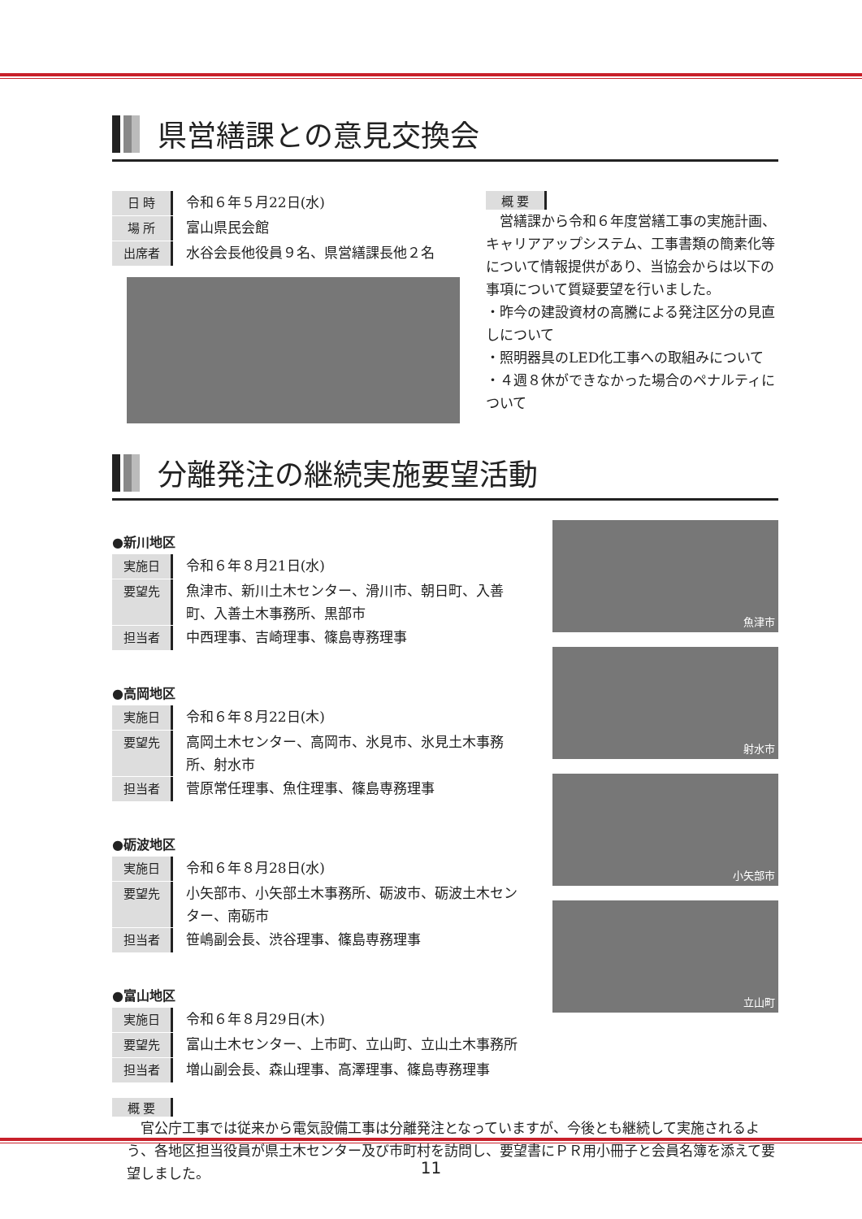県営繕課との意見交換会
日 時 令和６年５月22日(水)
場 所 富山県民会館
出席者 水谷会長他役員９名、県営繕課長他２名
概 要
　営繕課から令和６年度営繕工事の実施計画、キャリアアップシステム、工事書類の簡素化等について情報提供があり、当協会からは以下の事項について質疑要望を行いました。
・昨今の建設資材の高騰による発注区分の見直しについて
・照明器具のLED化工事への取組みについて
・４週８休ができなかった場合のペナルティについて
分離発注の継続実施要望活動
●新川地区
実施日 令和６年８月21日(水)
要望先 魚津市、新川土木センター、滑川市、朝日町、入善町、入善土木事務所、黒部市
担当者 中西理事、吉崎理事、篠島専務理事
●高岡地区
実施日 令和６年８月22日(木)
要望先 高岡土木センター、高岡市、氷見市、氷見土木事務所、射水市
担当者 菅原常任理事、魚住理事、篠島専務理事
●砺波地区
実施日 令和６年８月28日(水)
要望先 小矢部市、小矢部土木事務所、砺波市、砺波土木センター、南砺市
担当者 笹嶋副会長、渋谷理事、篠島専務理事
●富山地区
実施日 令和６年８月29日(木)
要望先 富山土木センター、上市町、立山町、立山土木事務所
担当者 増山副会長、森山理事、高澤理事、篠島専務理事
魚津市
射水市
小矢部市
立山町
概 要
　官公庁工事では従来から電気設備工事は分離発注となっていますが、今後とも継続して実施されるよう、各地区担当役員が県土木センター及び市町村を訪問し、要望書にＰＲ用小冊子と会員名簿を添えて要望しました。
11